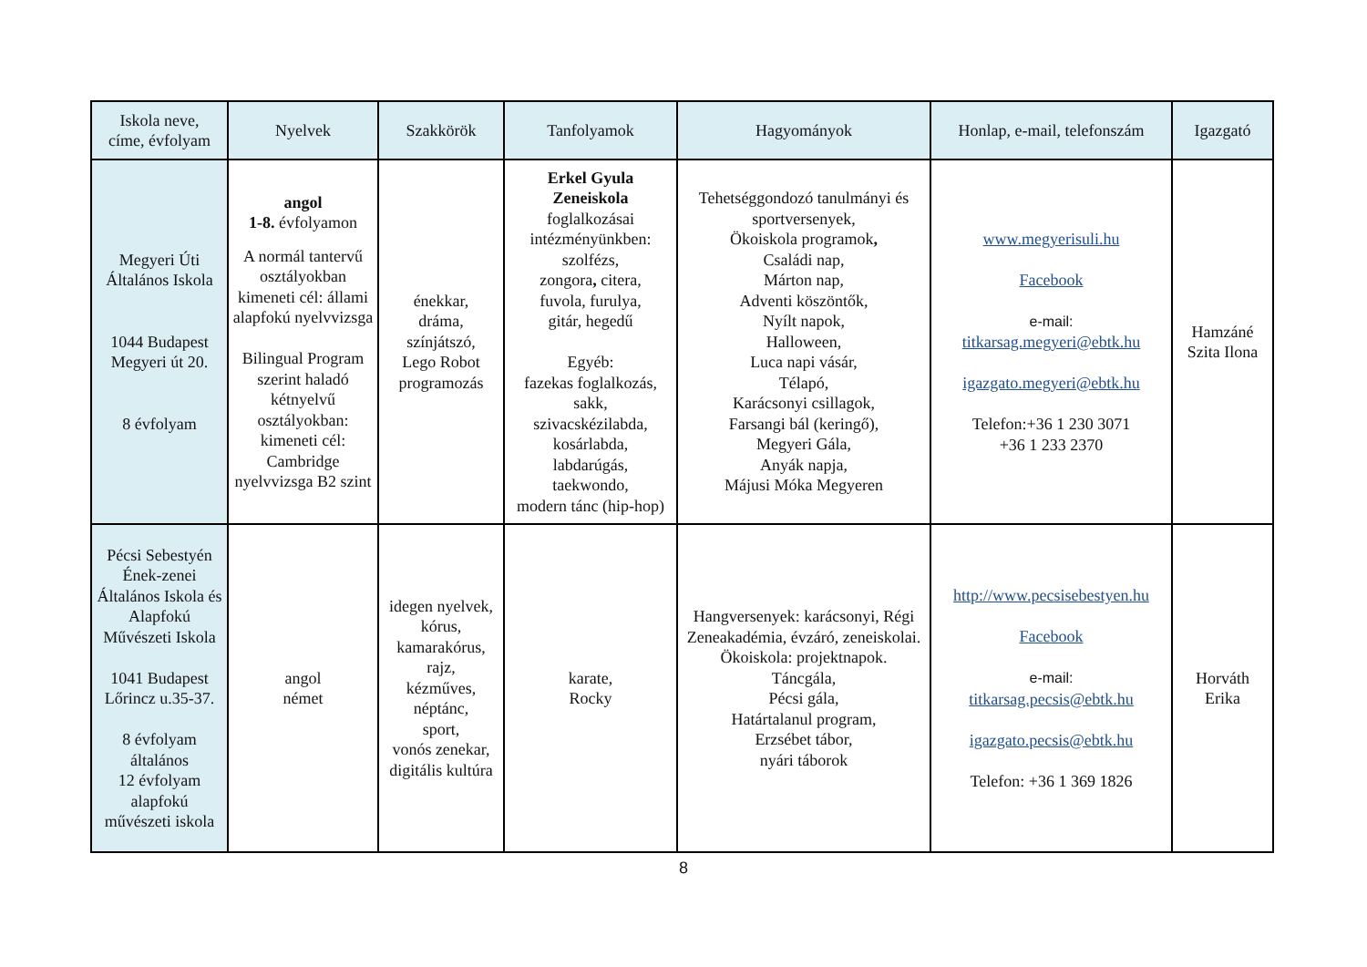| Iskola neve, címe, évfolyam | Nyelvek | Szakkörök | Tanfolyamok | Hagyományok | Honlap, e-mail, telefonszám | Igazgató |
| --- | --- | --- | --- | --- | --- | --- |
| Megyeri Úti Általános Iskola 1044 Budapest Megyeri út 20. 8 évfolyam | angol 1-8. évfolyamon A normál tantervű osztályokban kimeneti cél: állami alapfokú nyelvvizsga Bilingual Program szerint haladó kétnyelvű osztályokban: kimeneti cél: Cambridge nyelvvizsga B2 szint | énekkar, dráma, színjátszó, Lego Robot programozás | Erkel Gyula Zeneiskola foglalkozásai intézményünkben: szolfézs, zongora , citera, fuvola, furulya, gitár, hegedű Egyéb: fazekas foglalkozás, sakk, szivacskézilabda, kosárlabda, labdarúgás, taekwondo, modern tánc (hip-hop) | Tehetséggondozó tanulmányi és sportversenyek, Ökoiskola programok , Családi nap, Márton nap, Adventi köszöntők, Nyílt napok, Halloween, Luca napi vásár, Télapó, Karácsonyi csillagok, Farsangi bál (keringő), Megyeri Gála, Anyák napja, Májusi Móka Megyeren | www.megyerisuli.hu Facebook e-mail: titkarsag.megyeri@ebtk.hu igazgato.megyeri@ebtk.hu Telefon:+36 1 230 3071 +36 1 233 2370 | Hamzáné Szita Ilona |
| Pécsi Sebestyén Ének-zenei Általános Iskola és Alapfokú Művészeti Iskola 1041 Budapest Lőrincz u.35-37. 8 évfolyam általános 12 évfolyam alapfokú művészeti iskola | angol német | idegen nyelvek, kórus, kamarakórus, rajz, kézműves, néptánc, sport, vonós zenekar, digitális kultúra | karate, Rocky | Hangversenyek: karácsonyi, Régi Zeneakadémia, évzáró, zeneiskolai. Ökoiskola: projektnapok. Táncgála, Pécsi gála, Határtalanul program, Erzsébet tábor, nyári táborok | http://www.pecsisebestyen.hu Facebook e-mail: titkarsag.pecsis@ebtk.hu igazgato.pecsis@ebtk.hu Telefon: +36 1 369 1826 | Horváth Erika |
8